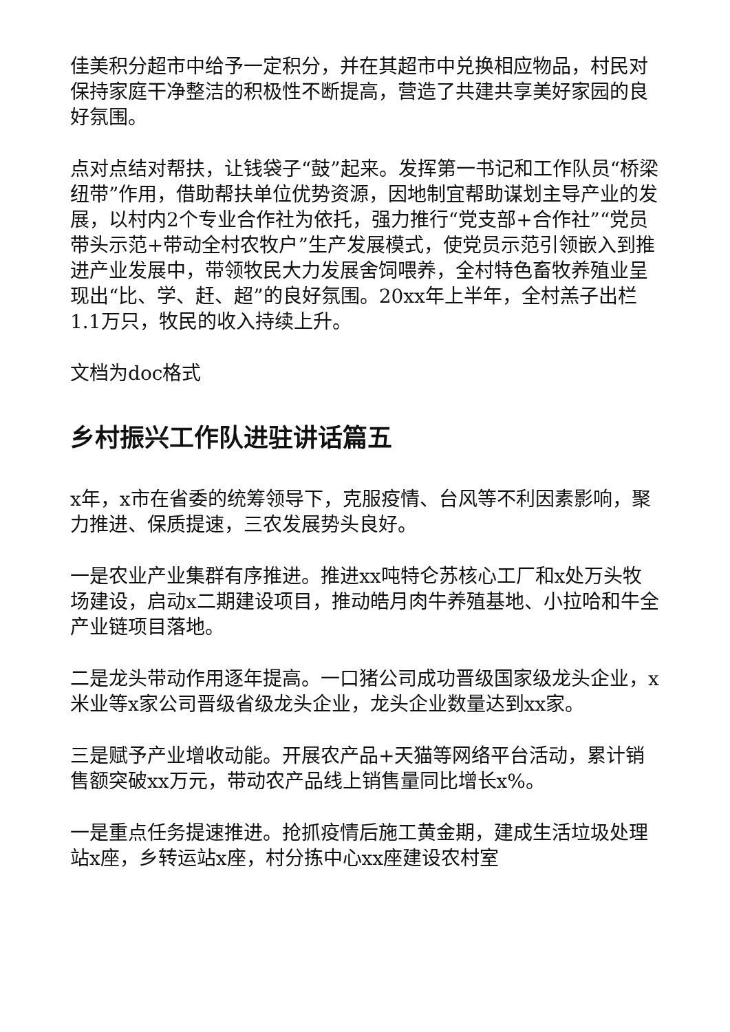佳美积分超市中给予一定积分，并在其超市中兑换相应物品，村民对保持家庭干净整洁的积极性不断提高，营造了共建共享美好家园的良好氛围。
点对点结对帮扶，让钱袋子“鼓”起来。发挥第一书记和工作队员“桥梁纽带”作用，借助帮扶单位优势资源，因地制宜帮助谋划主导产业的发展，以村内2个专业合作社为依托，强力推行“党支部+合作社”“党员带头示范+带动全村农牧户”生产发展模式，使党员示范引领嵌入到推进产业发展中，带领牧民大力发展舍饲喂养，全村特色畜牧养殖业呈现出“比、学、赶、超”的良好氛围。20xx年上半年，全村羔子出栏1.1万只，牧民的收入持续上升。
文档为doc格式
乡村振兴工作队进驻讲话篇五
x年，x市在省委的统筹领导下，克服疫情、台风等不利因素影响，聚力推进、保质提速，三农发展势头良好。
一是农业产业集群有序推进。推进xx吨特仑苏核心工厂和x处万头牧场建设，启动x二期建设项目，推动皓月肉牛养殖基地、小拉哈和牛全产业链项目落地。
二是龙头带动作用逐年提高。一口猪公司成功晋级国家级龙头企业，x米业等x家公司晋级省级龙头企业，龙头企业数量达到xx家。
三是赋予产业增收动能。开展农产品+天猫等网络平台活动，累计销售额突破xx万元，带动农产品线上销售量同比增长x%。
一是重点任务提速推进。抢抓疫情后施工黄金期，建成生活垃圾处理站x座，乡转运站x座，村分拣中心xx座建设农村室